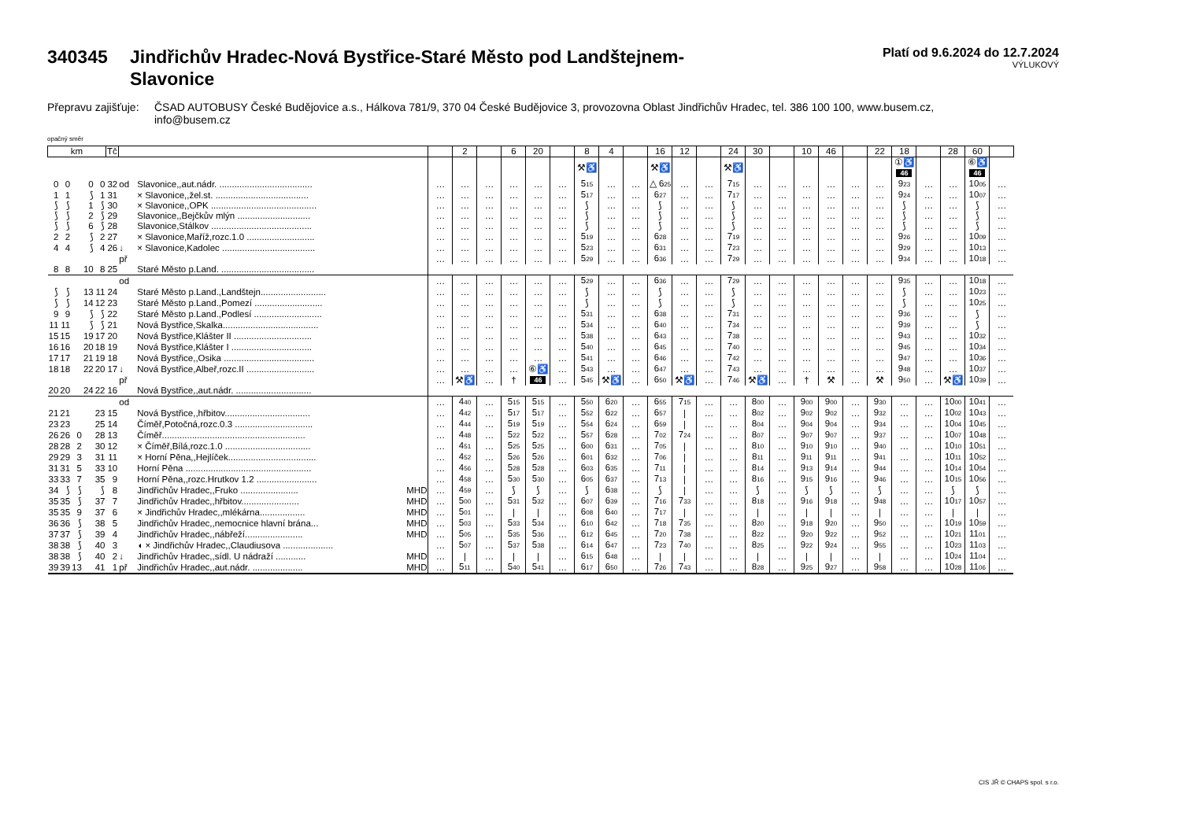340345 Jindřichův Hradec-Nová Bystřice-Staré Město pod Landštejnem-
Slavonice
Platí od 9.6.2024 do 12.7.2024
VÝLUKOVÝ
Přepravu zajišťuje: ČSAD AUTOBUSY České Budějovice a.s., Hálkova 781/9, 370 04 České Budějovice 3, provozovna Oblast Jindřichův Hradec, tel. 386 100 100, www.busem.cz, info@busem.cz
opačný směr
| km | | | | | Tč | | | | | 2 | | 6 | 20 | | 8 | 4 | | 16 | 12 | | 24 | 30 | | 10 | 46 | | 22 | 18 | | 28 | 60 | |
| --- | --- | --- | --- | --- | --- | --- | --- | --- | --- | --- | --- | --- | --- | --- | --- | --- | --- | --- | --- | --- | --- | --- | --- | --- | --- | --- | --- | --- | --- | --- | --- | --- |
| | | | | | | | | | | | | | | | ⚒♿ | | | ⚒♿ | | | ⚒♿ | | | | | | | ①♿ 46 | | | ⑥♿ 46 | |
| 0 | 0 | | 0 | 0 | 32 | od | Slavonice,,aut.nádr. ..................................... | | … | … | … | … | … | … | 5 15 | … | … | △ 6 25 | … | … | 7 15 | … | … | … | … | … | … | 9 23 | … | … | 10 05 | … |
| 1 | 1 | | ⟆ | 1 | 31 | | × Slavonice,,žel.st. ..................................... | | … | … | … | … | … | … | 5 17 | … | … | 6 27 | … | … | 7 17 | … | … | … | … | … | … | 9 24 | … | … | 10 07 | … |
| ⟆ | ⟆ | | 1 | ⟆ | 30 | | × Slavonice,,OPK .......................................... | | … | … | … | … | … | … | ⟆ | … | … | ⟆ | … | … | ⟆ | … | … | … | … | … | … | ⟆ | … | … | ⟆ | … |
| ⟆ | ⟆ | | 2 | ⟆ | 29 | | Slavonice,,Bejčkův mlýn ............................. | | … | … | … | … | … | … | ⟆ | … | … | ⟆ | … | … | ⟆ | … | … | … | … | … | … | ⟆ | … | … | ⟆ | … |
| ⟆ | ⟆ | | 6 | ⟆ | 28 | | Slavonice,Stálkov ........................................ | | … | … | … | … | … | … | ⟆ | … | … | ⟆ | … | … | ⟆ | … | … | … | … | … | … | ⟆ | … | … | ⟆ | … |
| 2 | 2 | | ⟆ | 2 | 27 | | × Slavonice,Maříž,rozc.1.0 ........................... | | … | … | … | … | … | … | 5 19 | … | … | 6 28 | … | … | 7 19 | … | … | … | … | … | … | 9 26 | … | … | 10 09 | … |
| 4 | 4 | | ⟆ | 4 | 26 | ↓ | × Slavonice,Kadolec ..................................... | | … | … | … | … | … | … | 5 23 | … | … | 6 31 | … | … | 7 23 | … | … | … | … | … | … | 9 29 | … | … | 10 13 | … |
| | | | | | | př | | | … | … | … | … | … | … | 5 29 | … | … | 6 36 | … | … | 7 29 | … | … | … | … | … | … | 9 34 | … | … | 10 18 | … |
| 8 | 8 | | 10 | 8 | 25 | | Staré Město p.Land. ..................................... | | | | | | | | | | | | | | | | | | | | | | | | | |
| | | | | | | od | | | … | … | … | … | … | … | 5 29 | … | … | 6 36 | … | … | 7 29 | … | … | … | … | … | … | 9 35 | … | … | 10 18 | … |
| ⟆ | ⟆ | | 13 | 11 | 24 | | Staré Město p.Land.,Landštejn.......................... | | … | … | … | … | … | … | ⟆ | … | … | ⟆ | … | … | ⟆ | … | … | … | … | … | … | ⟆ | … | … | 10 23 | … |
| ⟆ | ⟆ | | 14 | 12 | 23 | | Staré Město p.Land.,Pomezí ........................... | | … | … | … | … | … | … | ⟆ | … | … | ⟆ | … | … | ⟆ | … | … | … | … | … | … | ⟆ | … | … | 10 25 | … |
| 9 | 9 | | ⟆ | ⟆ | 22 | | Staré Město p.Land.,Podlesí ........................... | | … | … | … | … | … | … | 5 31 | … | … | 6 38 | … | … | 7 31 | … | … | … | … | … | … | 9 36 | … | … | ⟆ | … |
| 11 | 11 | | ⟆ | ⟆ | 21 | | Nová Bystřice,Skalka...................................... | | … | … | … | … | … | … | 5 34 | … | … | 6 40 | … | … | 7 34 | … | … | … | … | … | … | 9 39 | … | … | ⟆ | … |
| 15 | 15 | | 19 | 17 | 20 | | Nová Bystřice,Klášter II ............................... | | … | … | … | … | … | … | 5 38 | … | … | 6 43 | … | … | 7 38 | … | … | … | … | … | … | 9 43 | … | … | 10 32 | … |
| 16 | 16 | | 20 | 18 | 19 | | Nová Bystřice,Klášter I ................................ | | … | … | … | … | … | … | 5 40 | … | … | 6 45 | … | … | 7 40 | … | … | … | … | … | … | 9 45 | … | … | 10 34 | … |
| 17 | 17 | | 21 | 19 | 18 | | Nová Bystřice,,Osika .................................... | | … | … | … | … | … | … | 5 41 | … | … | 6 46 | … | … | 7 42 | … | … | … | … | … | … | 9 47 | … | … | 10 36 | … |
| 18 | 18 | | 22 | 20 | 17 | ↓ | Nová Bystřice,Albeř,rozc.II ........................... | | … | … | … | … | ⑥♿ | … | 5 43 | … | … | 6 47 | … | … | 7 43 | … | … | … | … | … | … | 9 48 | … | … | 10 37 | … |
| | | | | | | př | | | … | ⚒♿ | … | † | 46 | … | 5 45 | ⚒♿ | … | 6 50 | ⚒♿ | … | 7 46 | ⚒♿ | … | † | ⚒ | … | ⚒ | 9 50 | … | ⚒♿ | 10 39 | … |
| 20 | 20 | | 24 | 22 | 16 | | Nová Bystřice,,aut.nádr. .............................. | | | | | | | | | | | | | | | | | | | | | | | | | |
| | | | | | | od | | | … | 4 40 | … | 5 15 | 5 15 | … | 5 50 | 6 20 | … | 6 55 | 7 15 | … | … | 8 00 | … | 9 00 | 9 00 | … | 9 30 | … | … | 10 00 | 10 41 | … |
| 21 | 21 | | | 23 | 15 | | Nová Bystřice,,hřbitov.................................. | | … | 4 42 | … | 5 17 | 5 17 | … | 5 52 | 6 22 | … | 6 57 | / | … | … | 8 02 | … | 9 02 | 9 02 | … | 9 32 | … | … | 10 02 | 10 43 | … |
| 23 | 23 | | | 25 | 14 | | Číměř,Potočná,rozc.0.3 ............................... | | … | 4 44 | … | 5 19 | 5 19 | … | 5 54 | 6 24 | … | 6 59 | / | … | … | 8 04 | … | 9 04 | 9 04 | … | 9 34 | … | … | 10 04 | 10 45 | … |
| 26 | 26 | 0 | | 28 | 13 | | Číměř......................................................... | | … | 4 48 | … | 5 22 | 5 22 | … | 5 57 | 6 28 | … | 7 02 | 7 24 | … | … | 8 07 | … | 9 07 | 9 07 | … | 9 37 | … | … | 10 07 | 10 48 | … |
| 28 | 28 | 2 | | 30 | 12 | | × Číměř,Bílá,rozc.1.0 .................................. | | … | 4 51 | … | 5 25 | 5 25 | … | 6 00 | 6 31 | … | 7 05 | / | … | … | 8 10 | … | 9 10 | 9 10 | … | 9 40 | … | … | 10 10 | 10 51 | … |
| 29 | 29 | 3 | | 31 | 11 | | × Horní Pěna,,Hejlíček................................... | | … | 4 52 | … | 5 26 | 5 26 | … | 6 01 | 6 32 | … | 7 06 | / | … | … | 8 11 | … | 9 11 | 9 11 | … | 9 41 | … | … | 10 11 | 10 52 | … |
| 31 | 31 | 5 | | 33 | 10 | | Horní Pěna .................................................. | | … | 4 56 | … | 5 28 | 5 28 | … | 6 03 | 6 35 | … | 7 11 | / | … | … | 8 14 | … | 9 13 | 9 14 | … | 9 44 | … | … | 10 14 | 10 54 | … |
| 33 | 33 | 7 | | 35 | 9 | | Horní Pěna,,rozc.Hrutkov 1.2 ........................ | | … | 4 58 | … | 5 30 | 5 30 | … | 6 05 | 6 37 | … | 7 13 | / | … | … | 8 16 | … | 9 15 | 9 16 | … | 9 46 | … | … | 10 15 | 10 56 | … |
| 34 | ⟆ | ⟆ | | ⟆ | 8 | | Jindřichův Hradec,,Fruko ....................... | MHD | … | 4 59 | … | ⟆ | ⟆ | … | ⟆ | 6 38 | … | ⟆ | / | … | … | ⟆ | … | ⟆ | ⟆ | … | ⟆ | … | … | ⟆ | ⟆ | … |
| 35 | 35 | ⟆ | | 37 | 7 | | Jindřichův Hradec,,hřbitov....................... | MHD | … | 5 00 | … | 5 31 | 5 32 | … | 6 07 | 6 39 | … | 7 16 | 7 33 | … | … | 8 18 | … | 9 16 | 9 18 | … | 9 48 | … | … | 10 17 | 10 57 | … |
| 35 | 35 | 9 | | 37 | 6 | | × Jindřichův Hradec,,mlékárna.................. | MHD | … | 5 01 | … | / | / | … | 6 08 | 6 40 | … | 7 17 | / | … | … | / | … | / | / | … | / | … | … | / | / | … |
| 36 | 36 | ⟆ | | 38 | 5 | | Jindřichův Hradec,,nemocnice hlavní brána... | MHD | … | 5 03 | … | 5 33 | 5 34 | … | 6 10 | 6 42 | … | 7 18 | 7 35 | … | … | 8 20 | … | 9 18 | 9 20 | … | 9 50 | … | … | 10 19 | 10 59 | … |
| 37 | 37 | ⟆ | | 39 | 4 | | Jindřichův Hradec,,nábřeží....................... | MHD | … | 5 05 | … | 5 35 | 5 36 | … | 6 12 | 6 45 | … | 7 20 | 7 38 | … | … | 8 22 | … | 9 20 | 9 22 | … | 9 52 | … | … | 10 21 | 11 01 | … |
| 38 | 38 | ⟆ | | 40 | 3 | | ◖ × Jindřichův Hradec,,Claudiusova .................... | | … | 5 07 | … | 5 37 | 5 38 | … | 6 14 | 6 47 | … | 7 23 | 7 40 | … | … | 8 25 | … | 9 22 | 9 24 | … | 9 55 | … | … | 10 23 | 11 03 | … |
| 38 | 38 | ⟆ | | 40 | 2 | ↓ | Jindřichův Hradec,,sídl. U nádraží ............ | MHD | … | / | … | / | / | … | 6 15 | 6 48 | … | / | / | … | … | / | … | / | / | … | / | … | … | 10 24 | 11 04 | … |
| 39 | 39 | 13 | | 41 | 1 | př | Jindřichův Hradec,,aut.nádr. .................... | MHD | … | 5 11 | … | 5 40 | 5 41 | … | 6 17 | 6 50 | … | 7 26 | 7 43 | … | … | 8 28 | … | 9 25 | 9 27 | … | 9 58 | … | … | 10 28 | 11 06 | … |
CIS JŘ © CHAPS spol. s r.o.